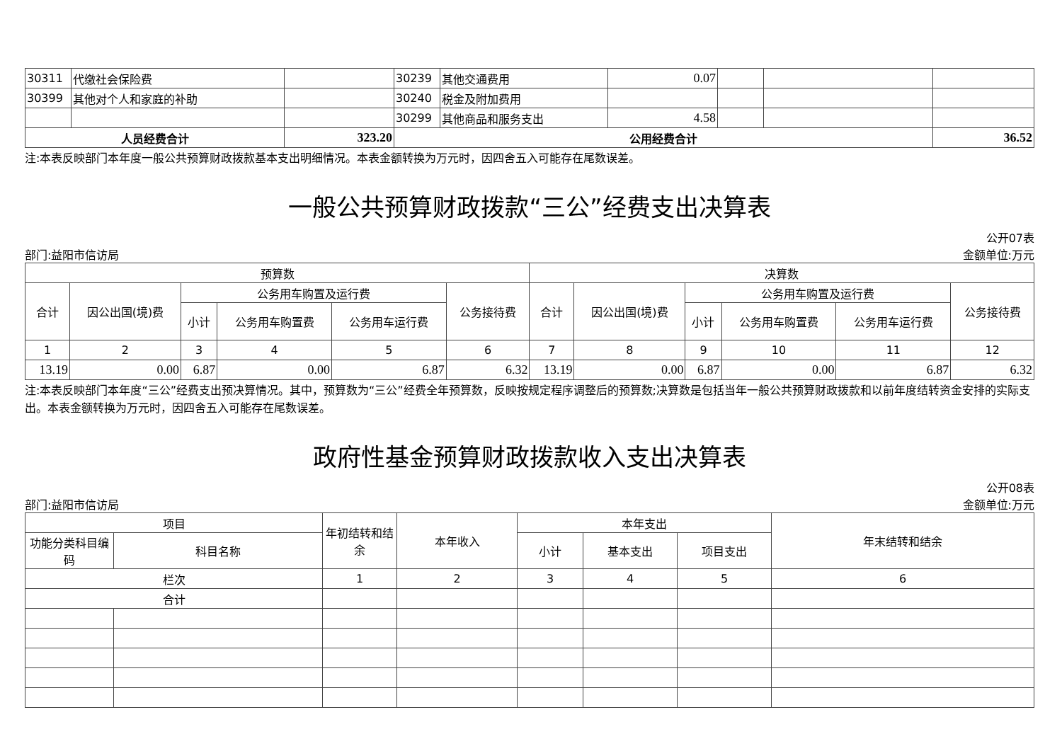| 30311 | 代缴社会保险费 | | 30239 | 其他交通费用 | 0.07 | | | |
| 30399 | 其他对个人和家庭的补助 | | 30240 | 税金及附加费用 | | | | |
| | | | 30299 | 其他商品和服务支出 | 4.58 | | | |
| 人员经费合计 | | 323.20 | 公用经费合计 | | | | | 36.52 |
注:本表反映部门本年度一般公共预算财政拨款基本支出明细情况。本表金额转换为万元时，因四舍五入可能存在尾数误差。
一般公共预算财政拨款“三公”经费支出决算表
公开07表
部门:益阳市信访局 金额单位:万元
| 预算数 | | | | | | 决算数 | | | | | |
| --- | --- | --- | --- | --- | --- | --- | --- | --- | --- | --- | --- |
| 合计 | 因公出国(境)费 | 公务用车购置及运行费 | | | 公务接待费 | 合计 | 因公出国(境)费 | 公务用车购置及运行费 | | | 公务接待费 |
| | | 小计 | 公务用车购置费 | 公务用车运行费 | | | | 小计 | 公务用车购置费 | 公务用车运行费 | |
| 1 | 2 | 3 | 4 | 5 | 6 | 7 | 8 | 9 | 10 | 11 | 12 |
| 13.19 | 0.00 | 6.87 | 0.00 | 6.87 | 6.32 | 13.19 | 0.00 | 6.87 | 0.00 | 6.87 | 6.32 |
注:本表反映部门本年度“三公”经费支出预决算情况。其中，预算数为“三公”经费全年预算数，反映按规定程序调整后的预算数;决算数是包括当年一般公共预算财政拨款和以前年度结转资金安排的实际支出。本表金额转换为万元时，因四舍五入可能存在尾数误差。
政府性基金预算财政拨款收入支出决算表
公开08表
部门:益阳市信访局 金额单位:万元
| 项目 | | 年初结转和结余 | 本年收入 | 本年支出 | | | 年末结转和结余 |
| --- | --- | --- | --- | --- | --- | --- | --- |
| 功能分类科目编码 | 科目名称 | | | 小计 | 基本支出 | 项目支出 | |
| 栏次 | | 1 | 2 | 3 | 4 | 5 | 6 |
| 合计 | | | | | | | |